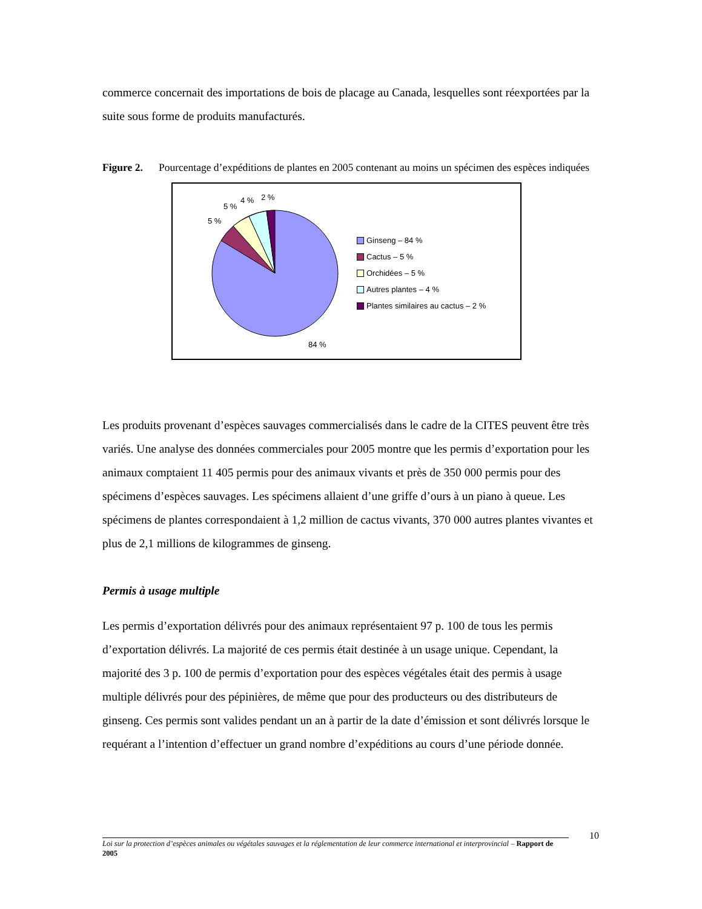commerce concernait des importations de bois de placage au Canada, lesquelles sont réexportées par la suite sous forme de produits manufacturés.
Figure 2. Pourcentage d’expéditions de plantes en 2005 contenant au moins un spécimen des espèces indiquées
5 %
5 %
4 %
2 %
84 %
Ginseng – 84 %
Cactus – 5 %
Orchidées – 5 %
Autres plantes – 4 %
Plantes similaires au cactus – 2 %
Les produits provenant d’espèces sauvages commercialisés dans le cadre de la CITES peuvent être très variés. Une analyse des données commerciales pour 2005 montre que les permis d’exportation pour les animaux comptaient 11 405 permis pour des animaux vivants et près de 350 000 permis pour des spécimens d’espèces sauvages. Les spécimens allaient d’une griffe d’ours à un piano à queue. Les spécimens de plantes correspondaient à 1,2 million de cactus vivants, 370 000 autres plantes vivantes et plus de 2,1 millions de kilogrammes de ginseng.
Permis à usage multiple
Les permis d’exportation délivrés pour des animaux représentaient 97 p. 100 de tous les permis d’exportation délivrés. La majorité de ces permis était destinée à un usage unique. Cependant, la majorité des 3 p. 100 de permis d’exportation pour des espèces végétales était des permis à usage multiple délivrés pour des pépinières, de même que pour des producteurs ou des distributeurs de ginseng. Ces permis sont valides pendant un an à partir de la date d’émission et sont délivrés lorsque le requérant a l’intention d’effectuer un grand nombre d’expéditions au cours d’une période donnée.
Loi sur la protection d’espèces animales ou végétales sauvages et la réglementation de leur commerce international et interprovincial – Rapport de 2005
10